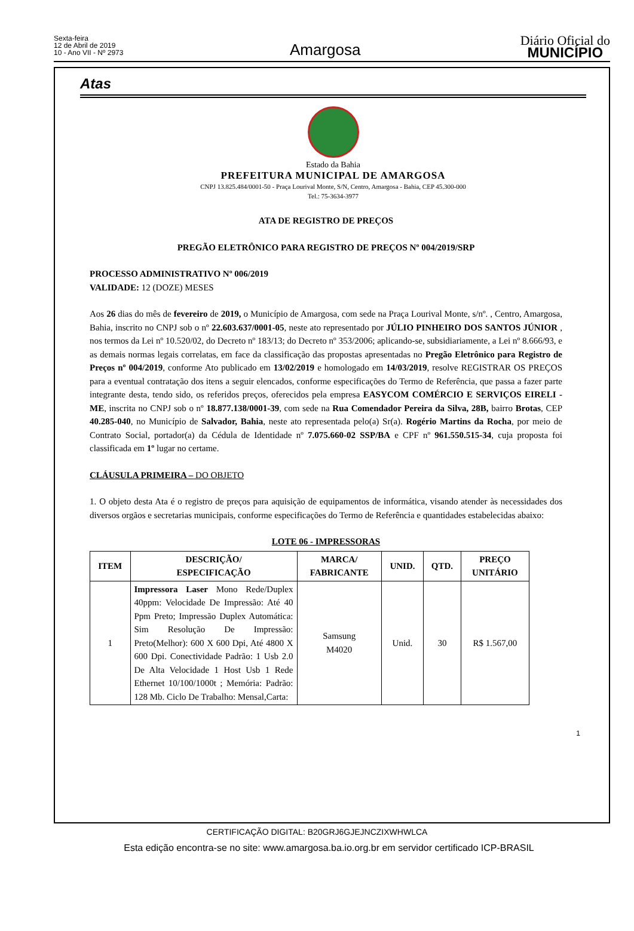Sexta-feira
12 de Abril de 2019
10 - Ano VII - Nº 2973
Amargosa
Diário Oficial do
MUNICÍPIO
Atas
Estado da Bahia
PREFEITURA MUNICIPAL DE AMARGOSA
CNPJ 13.825.484/0001-50 - Praça Lourival Monte, S/N, Centro, Amargosa - Bahia, CEP 45.300-000
Tel.: 75-3634-3977
ATA DE REGISTRO DE PREÇOS
PREGÃO ELETRÔNICO PARA REGISTRO DE PREÇOS Nº 004/2019/SRP
PROCESSO ADMINISTRATIVO Nº 006/2019
VALIDADE: 12 (DOZE) MESES
Aos 26 dias do mês de fevereiro de 2019, o Município de Amargosa, com sede na Praça Lourival Monte, s/nº. , Centro, Amargosa, Bahia, inscrito no CNPJ sob o nº 22.603.637/0001-05, neste ato representado por JÚLIO PINHEIRO DOS SANTOS JÚNIOR , nos termos da Lei nº 10.520/02, do Decreto nº 183/13; do Decreto nº 353/2006; aplicando-se, subsidiariamente, a Lei nº 8.666/93, e as demais normas legais correlatas, em face da classificação das propostas apresentadas no Pregão Eletrônico para Registro de Preços nº 004/2019, conforme Ato publicado em 13/02/2019 e homologado em 14/03/2019, resolve REGISTRAR OS PREÇOS para a eventual contratação dos itens a seguir elencados, conforme especificações do Termo de Referência, que passa a fazer parte integrante desta, tendo sido, os referidos preços, oferecidos pela empresa EASYCOM COMÉRCIO E SERVIÇOS EIRELI - ME, inscrita no CNPJ sob o nº 18.877.138/0001-39, com sede na Rua Comendador Pereira da Silva, 28B, bairro Brotas, CEP 40.285-040, no Município de Salvador, Bahia, neste ato representada pelo(a) Sr(a). Rogério Martins da Rocha, por meio de Contrato Social, portador(a) da Cédula de Identidade nº 7.075.660-02 SSP/BA e CPF nº 961.550.515-34, cuja proposta foi classificada em 1º lugar no certame.
CLÁUSULA PRIMEIRA – DO OBJETO
1. O objeto desta Ata é o registro de preços para aquisição de equipamentos de informática, visando atender às necessidades dos diversos orgãos e secretarias municipais, conforme especificações do Termo de Referência e quantidades estabelecidas abaixo:
LOTE 06 - IMPRESSORAS
| ITEM | DESCRIÇÃO/ ESPECIFICAÇÃO | MARCA/ FABRICANTE | UNID. | QTD. | PREÇO UNITÁRIO |
| --- | --- | --- | --- | --- | --- |
| 1 | Impressora Laser Mono Rede/Duplex 40ppm: Velocidade De Impressão: Até 40 Ppm Preto; Impressão Duplex Automática: Sim Resolução De Impressão: Preto(Melhor): 600 X 600 Dpi, Até 4800 X 600 Dpi. Conectividade Padrão: 1 Usb 2.0 De Alta Velocidade 1 Host Usb 1 Rede Ethernet 10/100/1000t ; Memória: Padrão: 128 Mb. Ciclo De Trabalho: Mensal,Carta: | Samsung M4020 | Unid. | 30 | R$ 1.567,00 |
1
CERTIFICAÇÃO DIGITAL: B20GRJ6GJEJNCZIXWHWLCA
Esta edição encontra-se no site: www.amargosa.ba.io.org.br em servidor certificado ICP-BRASIL